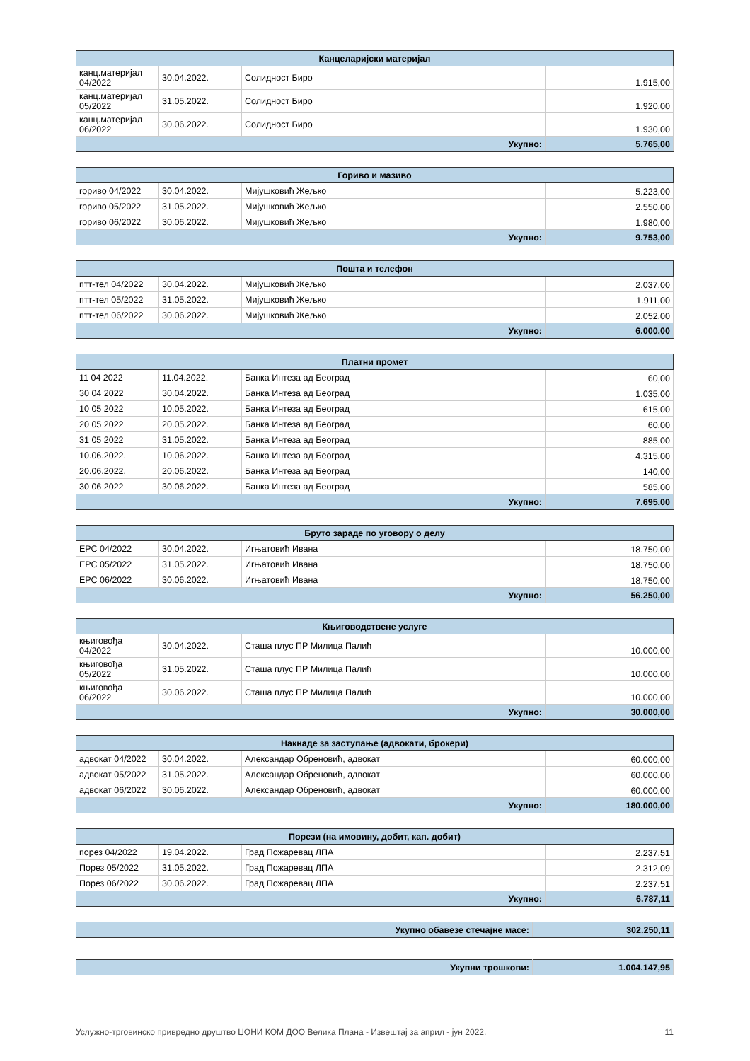| Канцеларијски материјал | | | |
| --- | --- | --- | --- |
| канц.материјал 04/2022 | 30.04.2022. | Солидност Биро | 1.915,00 |
| канц.материјал 05/2022 | 31.05.2022. | Солидност Биро | 1.920,00 |
| канц.материјал 06/2022 | 30.06.2022. | Солидност Биро | 1.930,00 |
| Укупно: | | | 5.765,00 |
| Гориво и мазиво | | | |
| --- | --- | --- | --- |
| гориво 04/2022 | 30.04.2022. | Мијушковић Жељко | 5.223,00 |
| гориво 05/2022 | 31.05.2022. | Мијушковић Жељко | 2.550,00 |
| гориво 06/2022 | 30.06.2022. | Мијушковић Жељко | 1.980,00 |
| Укупно: | | | 9.753,00 |
| Пошта и телефон | | | |
| --- | --- | --- | --- |
| птт-тел 04/2022 | 30.04.2022. | Мијушковић Жељко | 2.037,00 |
| птт-тел 05/2022 | 31.05.2022. | Мијушковић Жељко | 1.911,00 |
| птт-тел 06/2022 | 30.06.2022. | Мијушковић Жељко | 2.052,00 |
| Укупно: | | | 6.000,00 |
| Платни промет | | | |
| --- | --- | --- | --- |
| 11 04 2022 | 11.04.2022. | Банка Интеза ад Београд | 60,00 |
| 30 04 2022 | 30.04.2022. | Банка Интеза ад Београд | 1.035,00 |
| 10 05 2022 | 10.05.2022. | Банка Интеза ад Београд | 615,00 |
| 20 05 2022 | 20.05.2022. | Банка Интеза ад Београд | 60,00 |
| 31 05 2022 | 31.05.2022. | Банка Интеза ад Београд | 885,00 |
| 10.06.2022. | 10.06.2022. | Банка Интеза ад Београд | 4.315,00 |
| 20.06.2022. | 20.06.2022. | Банка Интеза ад Београд | 140,00 |
| 30 06 2022 | 30.06.2022. | Банка Интеза ад Београд | 585,00 |
| Укупно: | | | 7.695,00 |
| Бруто зараде по уговору о делу | | | |
| --- | --- | --- | --- |
| ЕРС 04/2022 | 30.04.2022. | Игњатовић Ивана | 18.750,00 |
| ЕРС 05/2022 | 31.05.2022. | Игњатовић Ивана | 18.750,00 |
| ЕРС 06/2022 | 30.06.2022. | Игњатовић Ивана | 18.750,00 |
| Укупно: | | | 56.250,00 |
| Књиговодствене услуге | | | |
| --- | --- | --- | --- |
| књиговођа 04/2022 | 30.04.2022. | Сташа плус ПР Милица Палић | 10.000,00 |
| књиговођа 05/2022 | 31.05.2022. | Сташа плус ПР Милица Палић | 10.000,00 |
| књиговођа 06/2022 | 30.06.2022. | Сташа плус ПР Милица Палић | 10.000,00 |
| Укупно: | | | 30.000,00 |
| Накнаде за заступање (адвокати, брокери) | | | |
| --- | --- | --- | --- |
| адвокат 04/2022 | 30.04.2022. | Александар Обреновић, адвокат | 60.000,00 |
| адвокат 05/2022 | 31.05.2022. | Александар Обреновић, адвокат | 60.000,00 |
| адвокат 06/2022 | 30.06.2022. | Александар Обреновић, адвокат | 60.000,00 |
| Укупно: | | | 180.000,00 |
| Порези (на имовину, добит, кап. добит) | | | |
| --- | --- | --- | --- |
| порез 04/2022 | 19.04.2022. | Град Пожаревац ЛПА | 2.237,51 |
| Порез 05/2022 | 31.05.2022. | Град Пожаревац ЛПА | 2.312,09 |
| Порез 06/2022 | 30.06.2022. | Град Пожаревац ЛПА | 2.237,51 |
| Укупно: | | | 6.787,11 |
| Укупно обавезе стечајне масе: | 302.250,11 |
| Укупни трошкови: | 1.004.147,95 |
Услужно-трговинско привредно друштво ЏОНИ КОМ ДОО Велика Плана - Извештај за април - јун 2022. 11